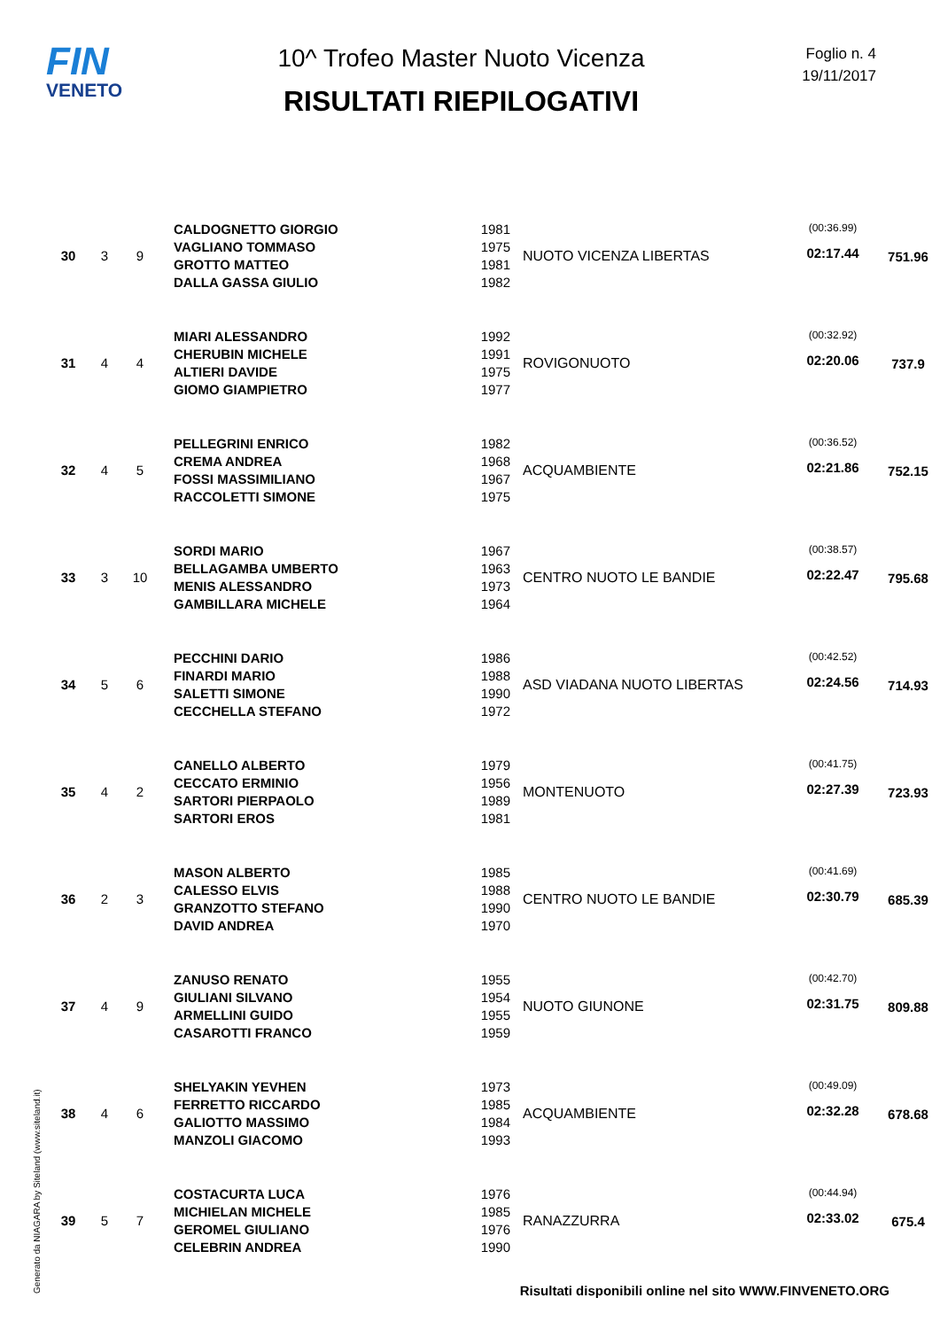FIN
VENETO
10^ Trofeo Master Nuoto Vicenza
RISULTATI RIEPILOGATIVI
Foglio n. 4
19/11/2017
| 30 | 3 | 9 | CALDOGNETTO GIORGIO VAGLIANO TOMMASO GROTTO MATTEO DALLA GASSA GIULIO | 1981 1975 1981 1982 | NUOTO VICENZA LIBERTAS | (00:36.99) 02:17.44 | 751.96 |
| 31 | 4 | 4 | MIARI ALESSANDRO CHERUBIN MICHELE ALTIERI DAVIDE GIOMO GIAMPIETRO | 1992 1991 1975 1977 | ROVIGONUOTO | (00:32.92) 02:20.06 | 737.9 |
| 32 | 4 | 5 | PELLEGRINI ENRICO CREMA ANDREA FOSSI MASSIMILIANO RACCOLETTI SIMONE | 1982 1968 1967 1975 | ACQUAMBIENTE | (00:36.52) 02:21.86 | 752.15 |
| 33 | 3 | 10 | SORDI MARIO BELLAGAMBA UMBERTO MENIS ALESSANDRO GAMBILLARA MICHELE | 1967 1963 1973 1964 | CENTRO NUOTO LE BANDIE | (00:38.57) 02:22.47 | 795.68 |
| 34 | 5 | 6 | PECCHINI DARIO FINARDI MARIO SALETTI SIMONE CECCHELLA STEFANO | 1986 1988 1990 1972 | ASD VIADANA NUOTO LIBERTAS | (00:42.52) 02:24.56 | 714.93 |
| 35 | 4 | 2 | CANELLO ALBERTO CECCATO ERMINIO SARTORI PIERPAOLO SARTORI EROS | 1979 1956 1989 1981 | MONTENUOTO | (00:41.75) 02:27.39 | 723.93 |
| 36 | 2 | 3 | MASON ALBERTO CALESSO ELVIS GRANZOTTO STEFANO DAVID ANDREA | 1985 1988 1990 1970 | CENTRO NUOTO LE BANDIE | (00:41.69) 02:30.79 | 685.39 |
| 37 | 4 | 9 | ZANUSO RENATO GIULIANI SILVANO ARMELLINI GUIDO CASAROTTI FRANCO | 1955 1954 1955 1959 | NUOTO GIUNONE | (00:42.70) 02:31.75 | 809.88 |
| 38 | 4 | 6 | SHELYAKIN YEVHEN FERRETTO RICCARDO GALIOTTO MASSIMO MANZOLI GIACOMO | 1973 1985 1984 1993 | ACQUAMBIENTE | (00:49.09) 02:32.28 | 678.68 |
| 39 | 5 | 7 | COSTACURTA LUCA MICHIELAN MICHELE GEROMEL GIULIANO CELEBRIN ANDREA | 1976 1985 1976 1990 | RANAZZURRA | (00:44.94) 02:33.02 | 675.4 |
Generato da NIAGARA by Siteland (www.siteland.it)
Risultati disponibili online nel sito WWW.FINVENETO.ORG